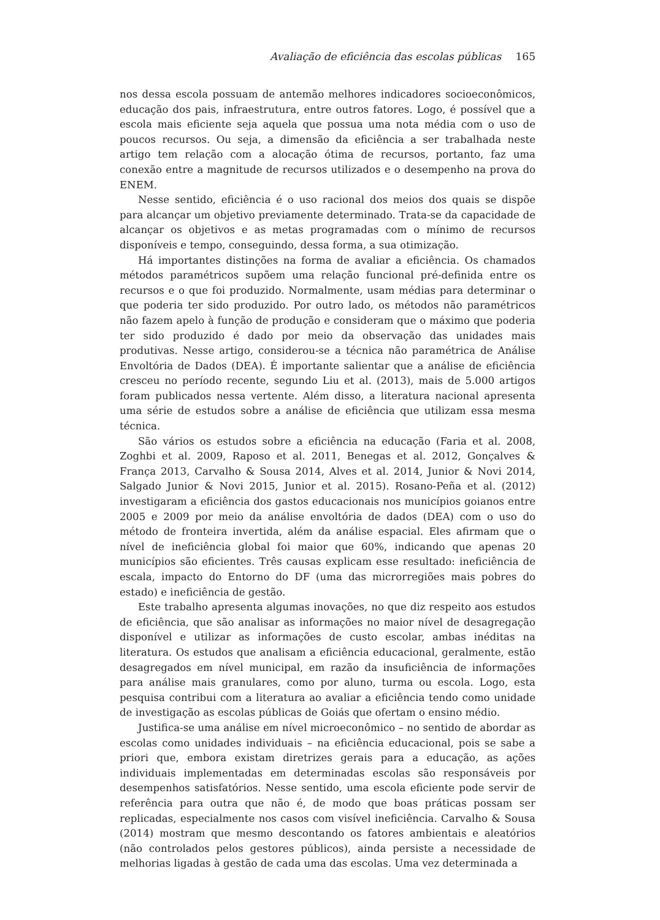Avaliação de eficiência das escolas públicas 165
nos dessa escola possuam de antemão melhores indicadores socioeconômicos, educação dos pais, infraestrutura, entre outros fatores. Logo, é possível que a escola mais eficiente seja aquela que possua uma nota média com o uso de poucos recursos. Ou seja, a dimensão da eficiência a ser trabalhada neste artigo tem relação com a alocação ótima de recursos, portanto, faz uma conexão entre a magnitude de recursos utilizados e o desempenho na prova do ENEM.
Nesse sentido, eficiência é o uso racional dos meios dos quais se dispõe para alcançar um objetivo previamente determinado. Trata-se da capacidade de alcançar os objetivos e as metas programadas com o mínimo de recursos disponíveis e tempo, conseguindo, dessa forma, a sua otimização.
Há importantes distinções na forma de avaliar a eficiência. Os chamados métodos paramétricos supõem uma relação funcional pré-definida entre os recursos e o que foi produzido. Normalmente, usam médias para determinar o que poderia ter sido produzido. Por outro lado, os métodos não paramétricos não fazem apelo à função de produção e consideram que o máximo que poderia ter sido produzido é dado por meio da observação das unidades mais produtivas. Nesse artigo, considerou-se a técnica não paramétrica de Análise Envoltória de Dados (DEA). É importante salientar que a análise de eficiência cresceu no período recente, segundo Liu et al. (2013), mais de 5.000 artigos foram publicados nessa vertente. Além disso, a literatura nacional apresenta uma série de estudos sobre a análise de eficiência que utilizam essa mesma técnica.
São vários os estudos sobre a eficiência na educação (Faria et al. 2008, Zoghbi et al. 2009, Raposo et al. 2011, Benegas et al. 2012, Gonçalves & França 2013, Carvalho & Sousa 2014, Alves et al. 2014, Junior & Novi 2014, Salgado Junior & Novi 2015, Junior et al. 2015). Rosano-Peña et al. (2012) investigaram a eficiência dos gastos educacionais nos municípios goianos entre 2005 e 2009 por meio da análise envoltória de dados (DEA) com o uso do método de fronteira invertida, além da análise espacial. Eles afirmam que o nível de ineficiência global foi maior que 60%, indicando que apenas 20 municípios são eficientes. Três causas explicam esse resultado: ineficiência de escala, impacto do Entorno do DF (uma das microrregiões mais pobres do estado) e ineficiência de gestão.
Este trabalho apresenta algumas inovações, no que diz respeito aos estudos de eficiência, que são analisar as informações no maior nível de desagregação disponível e utilizar as informações de custo escolar, ambas inéditas na literatura. Os estudos que analisam a eficiência educacional, geralmente, estão desagregados em nível municipal, em razão da insuficiência de informações para análise mais granulares, como por aluno, turma ou escola. Logo, esta pesquisa contribui com a literatura ao avaliar a eficiência tendo como unidade de investigação as escolas públicas de Goiás que ofertam o ensino médio.
Justifica-se uma análise em nível microeconômico – no sentido de abordar as escolas como unidades individuais – na eficiência educacional, pois se sabe a priori que, embora existam diretrizes gerais para a educação, as ações individuais implementadas em determinadas escolas são responsáveis por desempenhos satisfatórios. Nesse sentido, uma escola eficiente pode servir de referência para outra que não é, de modo que boas práticas possam ser replicadas, especialmente nos casos com visível ineficiência. Carvalho & Sousa (2014) mostram que mesmo descontando os fatores ambientais e aleatórios (não controlados pelos gestores públicos), ainda persiste a necessidade de melhorias ligadas à gestão de cada uma das escolas. Uma vez determinada a